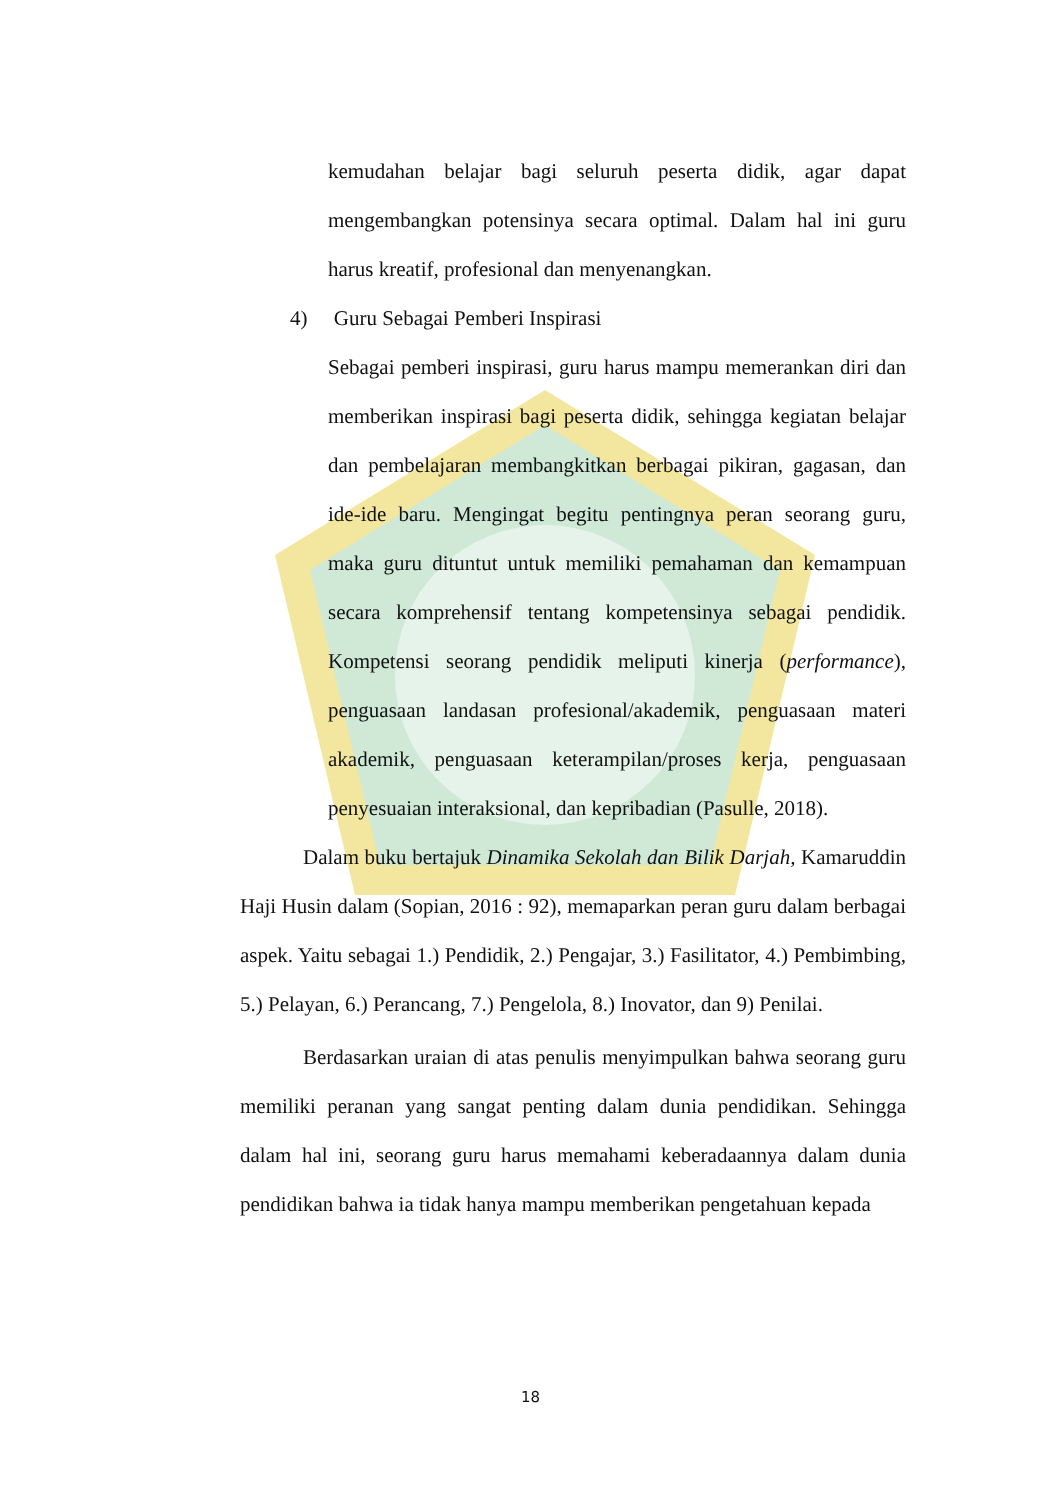kemudahan belajar bagi seluruh peserta didik, agar dapat mengembangkan potensinya secara optimal. Dalam hal ini guru harus kreatif, profesional dan menyenangkan.
4) Guru Sebagai Pemberi Inspirasi
Sebagai pemberi inspirasi, guru harus mampu memerankan diri dan memberikan inspirasi bagi peserta didik, sehingga kegiatan belajar dan pembelajaran membangkitkan berbagai pikiran, gagasan, dan ide-ide baru. Mengingat begitu pentingnya peran seorang guru, maka guru dituntut untuk memiliki pemahaman dan kemampuan secara komprehensif tentang kompetensinya sebagai pendidik. Kompetensi seorang pendidik meliputi kinerja (performance), penguasaan landasan profesional/akademik, penguasaan materi akademik, penguasaan keterampilan/proses kerja, penguasaan penyesuaian interaksional, dan kepribadian (Pasulle, 2018).
Dalam buku bertajuk Dinamika Sekolah dan Bilik Darjah, Kamaruddin Haji Husin dalam (Sopian, 2016 : 92), memaparkan peran guru dalam berbagai aspek. Yaitu sebagai 1.) Pendidik, 2.) Pengajar, 3.) Fasilitator, 4.) Pembimbing, 5.) Pelayan, 6.) Perancang, 7.) Pengelola, 8.) Inovator, dan 9) Penilai.
Berdasarkan uraian di atas penulis menyimpulkan bahwa seorang guru memiliki peranan yang sangat penting dalam dunia pendidikan. Sehingga dalam hal ini, seorang guru harus memahami keberadaannya dalam dunia pendidikan bahwa ia tidak hanya mampu memberikan pengetahuan kepada
18